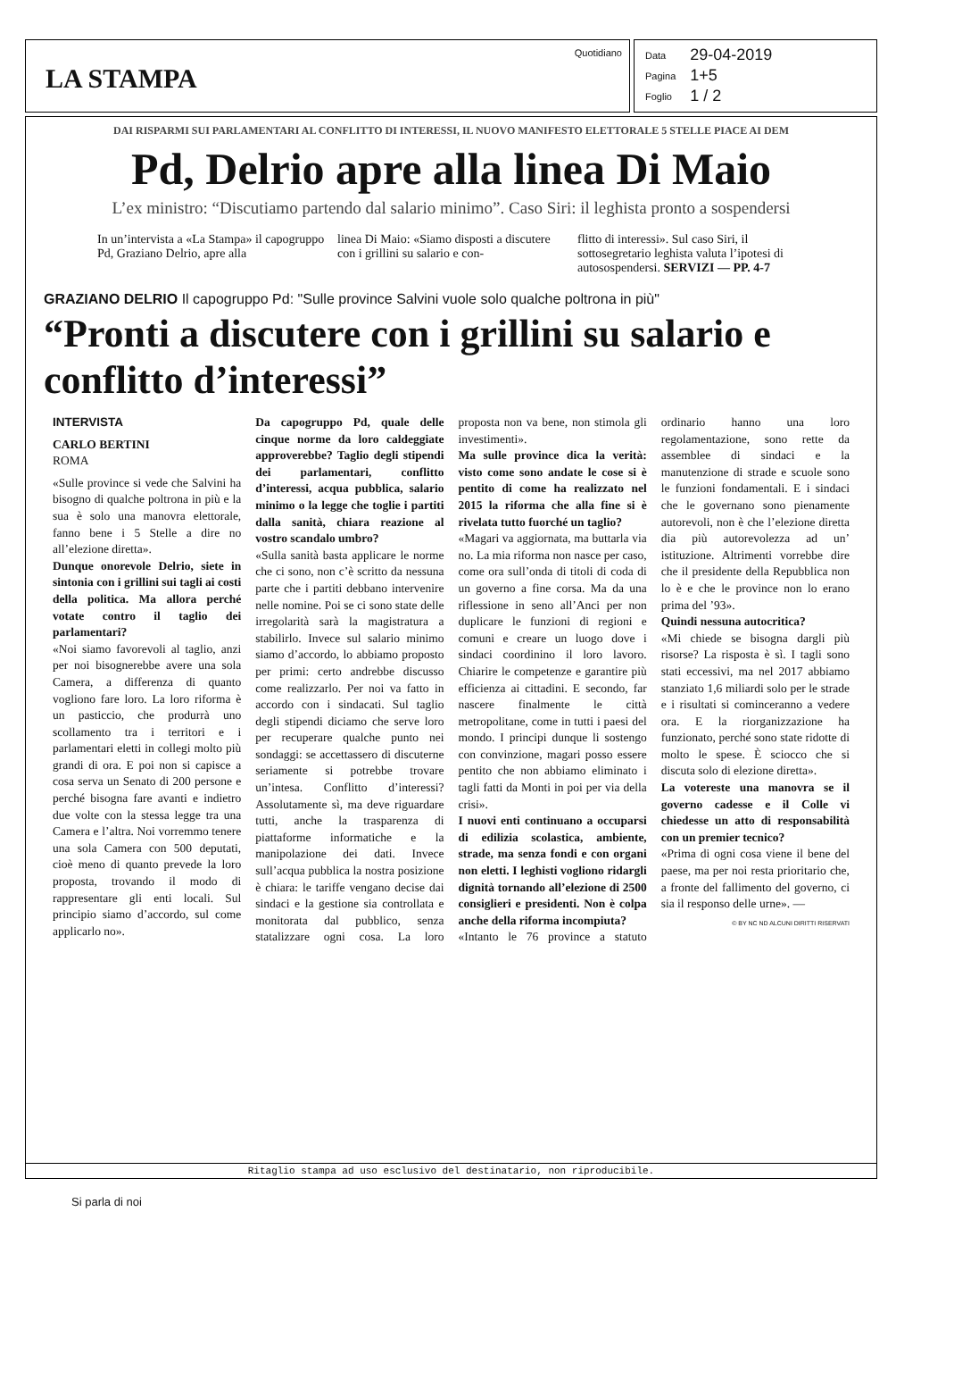LA STAMPA
Quotidiano
| Data | 29-04-2019 |
| Pagina | 1+5 |
| Foglio | 1 / 2 |
DAI RISPARMI SUI PARLAMENTARI AL CONFLITTO DI INTERESSI, IL NUOVO MANIFESTO ELETTORALE 5 STELLE PIACE AI DEM
Pd, Delrio apre alla linea Di Maio
L’ex ministro: “Discutiamo partendo dal salario minimo”. Caso Siri: il leghista pronto a sospendersi
In un’intervista a «La Stampa» il capogruppo Pd, Graziano Delrio, apre alla
linea Di Maio: «Siamo disposti a discutere con i grillini su salario e con-
flitto di interessi». Sul caso Siri, il sottosegretario leghista valuta l’ipotesi di autosospendersi. SERVIZI — PP. 4-7
GRAZIANO DELRIO Il capogruppo Pd: "Sulle province Salvini vuole solo qualche poltrona in più"
“Pronti a discutere con i grillini su salario e conflitto d’interessi”
INTERVISTA
CARLO BERTINI
ROMA
«Sulle province si vede che Salvini ha bisogno di qualche poltrona in più e la sua è solo una manovra elettorale, fanno bene i 5 Stelle a dire no all’elezione diretta».
Dunque onorevole Delrio, siete in sintonia con i grillini sui tagli ai costi della politica. Ma allora perché votate contro il taglio dei parlamentari?
«Noi siamo favorevoli al taglio, anzi per noi bisognerebbe avere una sola Camera, a differenza di quanto vogliono fare loro. La loro riforma è un pasticcio, che produrrà uno scollamento tra i territori e i parlamentari eletti in collegi molto più grandi di ora. E poi non si capisce a cosa serva un Senato di 200 persone e perché bisogna fare avanti e indietro due volte con la stessa legge tra una Camera e l’altra. Noi vorremmo tenere una sola Camera con 500 deputati, cioè meno di quanto prevede la loro proposta, trovando il modo di rappresentare gli enti locali. Sul principio siamo d’accordo, sul come applicarlo no».
Da capogruppo Pd, quale delle cinque norme da loro caldeggiate approverebbe? Taglio degli stipendi dei parlamentari, conflitto d’interessi, acqua pubblica, salario minimo o la legge che toglie i partiti dalla sanità, chiara reazione al vostro scandalo umbro?
«Sulla sanità basta applicare le norme che ci sono, non c’è scritto da nessuna parte che i partiti debbano intervenire nelle nomine. Poi se ci sono state delle irregolarità sarà la magistratura a stabilirlo. Invece sul salario minimo siamo d’accordo, lo abbiamo proposto per primi: certo andrebbe discusso come realizzarlo. Per noi va fatto in accordo con i sindacati. Sul taglio degli stipendi diciamo che serve loro per recuperare qualche punto nei sondaggi: se accettassero di discuterne seriamente si potrebbe trovare un’intesa. Conflitto d’interessi? Assolutamente sì, ma deve riguardare tutti, anche la trasparenza di piattaforme informatiche e la manipolazione dei dati. Invece sull’acqua pubblica la nostra posizione è chiara: le tariffe vengano decise dai sindaci e la gestione sia controllata e monitorata dal pubblico, senza statalizzare ogni cosa. La loro proposta non va bene, non stimola gli investimenti».
Ma sulle province dica la verità: visto come sono andate le cose si è pentito di come ha realizzato nel 2015 la riforma che alla fine si è rivelata tutto fuorché un taglio?
«Magari va aggiornata, ma buttarla via no. La mia riforma non nasce per caso, come ora sull’onda di titoli di coda di un governo a fine corsa. Ma da una riflessione in seno all’Anci per non duplicare le funzioni di regioni e comuni e creare un luogo dove i sindaci coordinino il loro lavoro. Chiarire le competenze e garantire più efficienza ai cittadini. E secondo, far nascere finalmente le città metropolitane, come in tutti i paesi del mondo. I principi dunque li sostengo con convinzione, magari posso essere pentito che non abbiamo eliminato i tagli fatti da Monti in poi per via della crisi».
I nuovi enti continuano a occuparsi di edilizia scolastica, ambiente, strade, ma senza fondi e con organi non eletti. I leghisti vogliono ridargli dignità tornando all’elezione di 2500 consiglieri e presidenti. Non è colpa anche della riforma incompiuta?
«Intanto le 76 province a statuto ordinario hanno una loro regolamentazione, sono rette da assemblee di sindaci e la manutenzione di strade e scuole sono le funzioni fondamentali. E i sindaci che le governano sono pienamente autorevoli, non è che l’elezione diretta dia più autorevolezza ad un’ istituzione. Altrimenti vorrebbe dire che il presidente della Repubblica non lo è e che le province non lo erano prima del ’93».
Quindi nessuna autocritica?
«Mi chiede se bisogna dargli più risorse? La risposta è sì. I tagli sono stati eccessivi, ma nel 2017 abbiamo stanziato 1,6 miliardi solo per le strade e i risultati si cominceranno a vedere ora. E la riorganizzazione ha funzionato, perché sono state ridotte di molto le spese. È sciocco che si discuta solo di elezione diretta».
La votereste una manovra se il governo cadesse e il Colle vi chiedesse un atto di responsabilità con un premier tecnico?
«Prima di ogni cosa viene il bene del paese, ma per noi resta prioritario che, a fronte del fallimento del governo, ci sia il responso delle urne». —
© BY NC ND ALCUNI DIRITTI RISERVATI
Ritaglio stampa ad uso esclusivo del destinatario, non riproducibile.
Si parla di noi